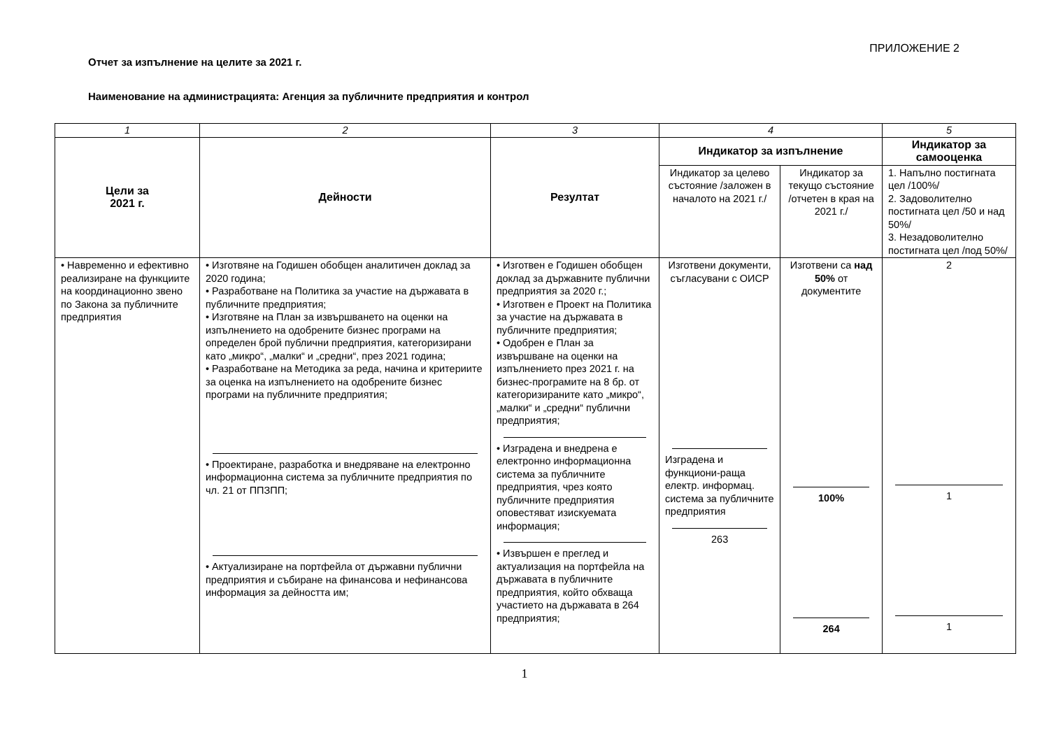ПРИЛОЖЕНИЕ 2
Отчет за изпълнение на целите за 2021 г.
Наименование на администрацията: Агенция за публичните предприятия и контрол
| 1 | 2 | 3 | 4 | | 5 |
| Цели за 2021 г. | Дейности | Резултат | Индикатор за изпълнение | | Индикатор за самооценка |
| | | | Индикатор за целево състояние /заложен в началото на 2021 г./ | Индикатор за текущо състояние /отчетен в края на 2021 г./ | 1. Напълно постигната цел /100%/ 2. Задоволително постигната цел /50 и над 50%/ 3. Незадоволително постигната цел /под 50%/ |
| • Навременно и ефективно реализиране на функциите на координационно звено по Закона за публичните предприятия | • Изготвяне на Годишен обобщен аналитичен доклад за 2020 година; • Разработване на Политика за участие на държавата в публичните предприятия; • Изготвяне на План за извършването на оценки на изпълнението на одобрените бизнес програми на определен брой публични предприятия, категоризирани като „микро“, „малки“ и „средни“, през 2021 година; • Разработване на Методика за реда, начина и критериите за оценка на изпълнението на одобрените бизнес програми на публичните предприятия; • Проектиране, разработка и внедряване на електронно информационна система за публичните предприятия по чл. 21 от ППЗПП; • Актуализиране на портфейла от държавни публични предприятия и събиране на финансова и нефинансова информация за дейността им; | • Изготвен е Годишен обобщен доклад за държавните публични предприятия за 2020 г.; • Изготвен е Проект на Политика за участие на държавата в публичните предприятия; • Одобрен е План за извършване на оценки на изпълнението през 2021 г. на бизнес-програмите на 8 бр. от категоризираните като „микро“, „малки“ и „средни“ публични предприятия; • Изградена и внедрена е електронно информационна система за публичните предприятия, чрез която публичните предприятия оповестяват изискуемата информация; • Извършен е преглед и актуализация на портфейла на държавата в публичните предприятия, който обхваща участието на държавата в 264 предприятия; | Изготвени документи, съгласувани с ОИСР Изградена и функциони-раща електр. информац. система за публичните предприятия 263 | Изготвени са над 50% от документите 100% 264 | 2 1 1 |
1